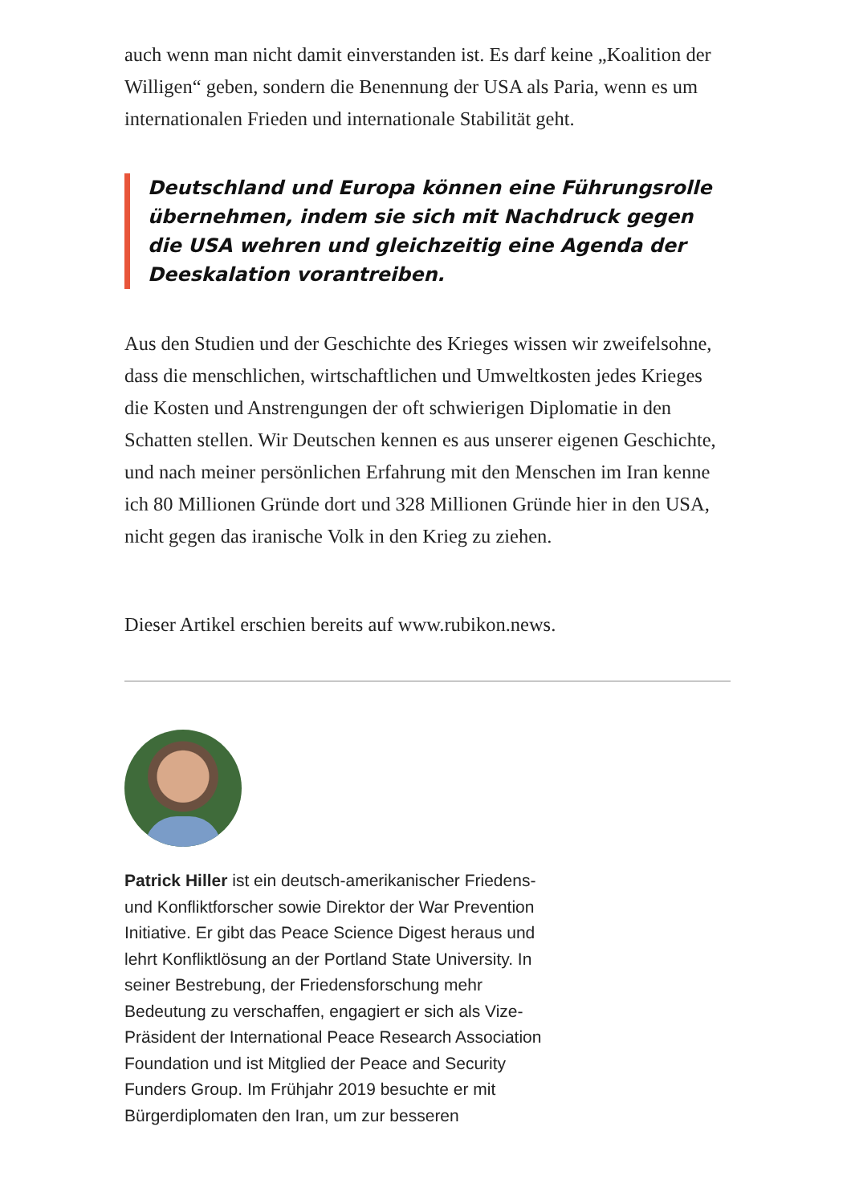auch wenn man nicht damit einverstanden ist. Es darf keine „Koalition der Willigen“ geben, sondern die Benennung der USA als Paria, wenn es um internationalen Frieden und internationale Stabilität geht.
Deutschland und Europa können eine Führungsrolle übernehmen, indem sie sich mit Nachdruck gegen die USA wehren und gleichzeitig eine Agenda der Deeskalation vorantreiben.
Aus den Studien und der Geschichte des Krieges wissen wir zweifelsohne, dass die menschlichen, wirtschaftlichen und Umweltkosten jedes Krieges die Kosten und Anstrengungen der oft schwierigen Diplomatie in den Schatten stellen. Wir Deutschen kennen es aus unserer eigenen Geschichte, und nach meiner persönlichen Erfahrung mit den Menschen im Iran kenne ich 80 Millionen Gründe dort und 328 Millionen Gründe hier in den USA, nicht gegen das iranische Volk in den Krieg zu ziehen.
Dieser Artikel erschien bereits auf www.rubikon.news.
Patrick Hiller ist ein deutsch-amerikanischer Friedens- und Konfliktforscher sowie Direktor der War Prevention Initiative. Er gibt das Peace Science Digest heraus und lehrt Konfliktlösung an der Portland State University. In seiner Bestrebung, der Friedensforschung mehr Bedeutung zu verschaffen, engagiert er sich als Vize-Präsident der International Peace Research Association Foundation und ist Mitglied der Peace and Security Funders Group. Im Frühjahr 2019 besuchte er mit Bürgerdiplomaten den Iran, um zur besseren